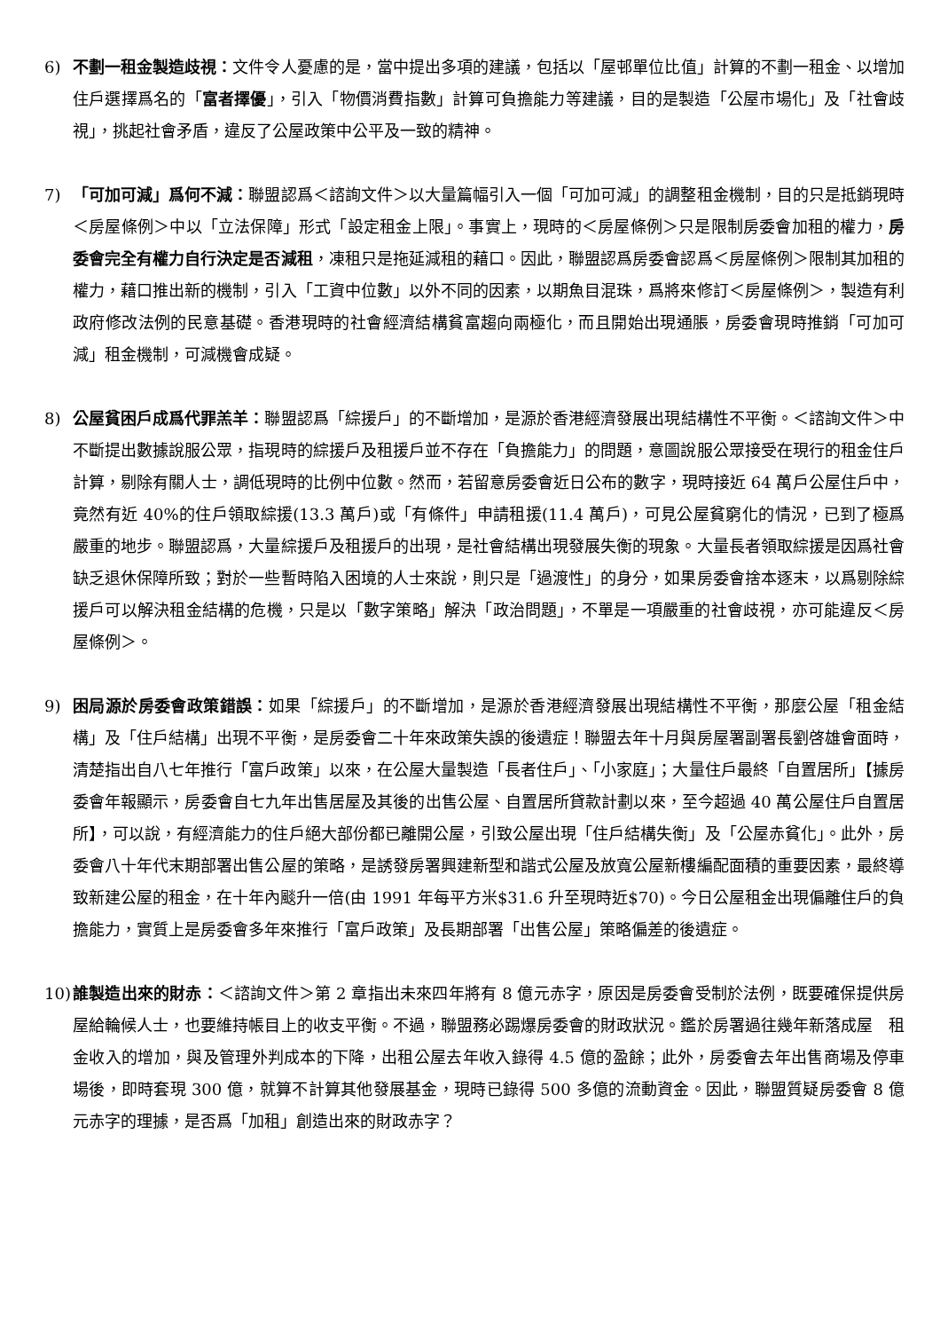6) 不劃一租金製造歧視：文件令人憂慮的是，當中提出多項的建議，包括以「屋邨單位比值」計算的不劃一租金、以增加住戶選擇爲名的「富者擇優」，引入「物價消費指數」計算可負擔能力等建議，目的是製造「公屋市場化」及「社會歧視」，挑起社會矛盾，違反了公屋政策中公平及一致的精神。
7) 「可加可減」爲何不減：聯盟認爲＜諮詢文件＞以大量篇幅引入一個「可加可減」的調整租金機制，目的只是抵銷現時＜房屋條例＞中以「立法保障」形式「設定租金上限」。事實上，現時的＜房屋條例＞只是限制房委會加租的權力，房委會完全有權力自行決定是否減租，凍租只是拖延減租的藉口。因此，聯盟認爲房委會認爲＜房屋條例＞限制其加租的權力，藉口推出新的機制，引入「工資中位數」以外不同的因素，以期魚目混珠，爲將來修訂＜房屋條例＞，製造有利政府修改法例的民意基礎。香港現時的社會經濟結構貧富趨向兩極化，而且開始出現通脹，房委會現時推銷「可加可減」租金機制，可減機會成疑。
8) 公屋貧困戶成爲代罪羔羊：聯盟認爲「綜援戶」的不斷增加，是源於香港經濟發展出現結構性不平衡。＜諮詢文件＞中不斷提出數據說服公眾，指現時的綜援戶及租援戶並不存在「負擔能力」的問題，意圖說服公眾接受在現行的租金住戶計算，剔除有關人士，調低現時的比例中位數。然而，若留意房委會近日公布的數字，現時接近 64 萬戶公屋住戶中，竟然有近 40%的住戶領取綜援(13.3 萬戶)或「有條件」申請租援(11.4 萬戶)，可見公屋貧窮化的情況，已到了極爲嚴重的地步。聯盟認爲，大量綜援戶及租援戶的出現，是社會結構出現發展失衡的現象。大量長者領取綜援是因爲社會缺乏退休保障所致；對於一些暫時陷入困境的人士來說，則只是「過渡性」的身分，如果房委會捨本逐末，以爲剔除綜援戶可以解決租金結構的危機，只是以「數字策略」解決「政治問題」，不單是一項嚴重的社會歧視，亦可能違反＜房屋條例＞。
9) 困局源於房委會政策錯誤：如果「綜援戶」的不斷增加，是源於香港經濟發展出現結構性不平衡，那麼公屋「租金結構」及「住戶結構」出現不平衡，是房委會二十年來政策失誤的後遺症！聯盟去年十月與房屋署副署長劉啓雄會面時，清楚指出自八七年推行「富戶政策」以來，在公屋大量製造「長者住戶」、「小家庭」；大量住戶最終「自置居所」【據房委會年報顯示，房委會自七九年出售居屋及其後的出售公屋、自置居所貸款計劃以來，至今超過 40 萬公屋住戶自置居所】，可以說，有經濟能力的住戶絕大部份都已離開公屋，引致公屋出現「住戶結構失衡」及「公屋赤貧化」。此外，房委會八十年代末期部署出售公屋的策略，是誘發房署興建新型和諧式公屋及放寬公屋新樓編配面積的重要因素，最終導致新建公屋的租金，在十年內颷升一倍(由 1991 年每平方米$31.6 升至現時近$70)。今日公屋租金出現偏離住戶的負擔能力，實質上是房委會多年來推行「富戶政策」及長期部署「出售公屋」策略偏差的後遺症。
10)
誰製造出來的財赤：＜諮詢文件＞第 2 章指出未來四年將有 8 億元赤字，原因是房委會受制於法例，既要確保提供房屋給輪候人士，也要維持帳目上的收支平衡。不過，聯盟務必踢爆房委會的財政狀況。鑑於房署過往幾年新落成屋　租金收入的增加，與及管理外判成本的下降，出租公屋去年收入錄得 4.5 億的盈餘；此外，房委會去年出售商場及停車場後，即時套現 300 億，就算不計算其他發展基金，現時已錄得 500 多億的流動資金。因此，聯盟質疑房委會 8 億元赤字的理據，是否爲「加租」創造出來的財政赤字？